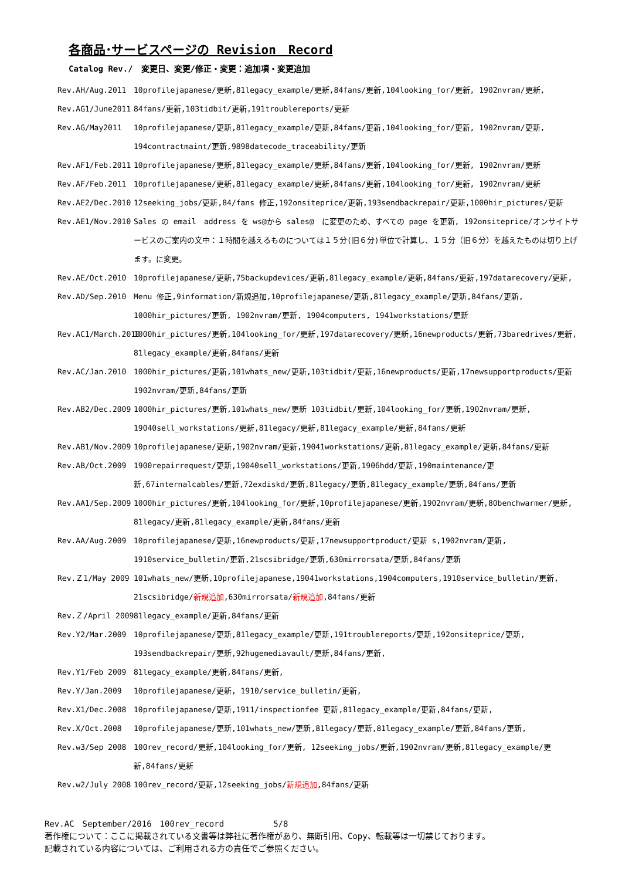各商品･サービスページの Revision　Record
Catalog Rev./　変更日、変更/修正・変更：追加項・変更追加
Rev.AH/Aug.2011 10profilejapanese/更新,81legacy_example/更新,84fans/更新,104looking_for/更新, 1902nvram/更新,
Rev.AG1/June2011 84fans/更新,103tidbit/更新,191troublereports/更新
Rev.AG/May2011 10profilejapanese/更新,81legacy_example/更新,84fans/更新,104looking_for/更新, 1902nvram/更新, 194contractmaint/更新,9898datecode_traceability/更新
Rev.AF1/Feb.2011 10profilejapanese/更新,81legacy_example/更新,84fans/更新,104looking_for/更新, 1902nvram/更新
Rev.AF/Feb.2011 10profilejapanese/更新,81legacy_example/更新,84fans/更新,104looking_for/更新, 1902nvram/更新
Rev.AE2/Dec.2010 12seeking_jobs/更新,84/fans 修正,192onsiteprice/更新,193sendbackrepair/更新,1000hir_pictures/更新
Rev.AE1/Nov.2010 Sales の email　address を ws@から sales@　に変更のため、すべての page を更新, 192onsiteprice/オンサイトサービスのご案内の文中：１時間を越えるものについては１５分(旧６分)単位で計算し、１５分（旧６分）を越えたものは切り上げます。に変更。
Rev.AE/Oct.2010 10profilejapanese/更新,75backupdevices/更新,81legacy_example/更新,84fans/更新,197datarecovery/更新,
Rev.AD/Sep.2010 Menu 修正,9information/新規追加,10profilejapanese/更新,81legacy_example/更新,84fans/更新, 1000hir_pictures/更新, 1902nvram/更新, 1904computers, 1941workstations/更新
Rev.AC1/March.2010 1000hir_pictures/更新,104looking_for/更新,197datarecovery/更新,16newproducts/更新,73baredrives/更新, 81legacy_example/更新,84fans/更新
Rev.AC/Jan.2010 1000hir_pictures/更新,101whats_new/更新,103tidbit/更新,16newproducts/更新,17newsupportproducts/更新 1902nvram/更新,84fans/更新
Rev.AB2/Dec.2009 1000hir_pictures/更新,101whats_new/更新 103tidbit/更新,104looking_for/更新,1902nvram/更新, 19040sell_workstations/更新,81legacy/更新,81legacy_example/更新,84fans/更新
Rev.AB1/Nov.2009 10profilejapanese/更新,1902nvram/更新,19041workstations/更新,81legacy_example/更新,84fans/更新
Rev.AB/Oct.2009 1900repairrequest/更新,19040sell_workstations/更新,1906hdd/更新,190maintenance/更新,67internalcables/更新,72exdiskd/更新,81legacy/更新,81legacy_example/更新,84fans/更新
Rev.AA1/Sep.2009 1000hir_pictures/更新,104looking_for/更新,10profilejapanese/更新,1902nvram/更新,80benchwarmer/更新, 81legacy/更新,81legacy_example/更新,84fans/更新
Rev.AA/Aug.2009 10profilejapanese/更新,16newproducts/更新,17newsupportproduct/更新 s,1902nvram/更新, 1910service_bulletin/更新,21scsibridge/更新,630mirrorsata/更新,84fans/更新
Rev.Ｚ1/May 2009 101whats_new/更新,10profilejapanese,19041workstations,1904computers,1910service_bulletin/更新, 21scsibridge/新規追加,630mirrorsata/新規追加,84fans/更新
Rev.Ｚ/April 2009 81legacy_example/更新,84fans/更新
Rev.Y2/Mar.2009 10profilejapanese/更新,81legacy_example/更新,191troublereports/更新,192onsiteprice/更新, 193sendbackrepair/更新,92hugemediavault/更新,84fans/更新,
Rev.Y1/Feb 2009 81legacy_example/更新,84fans/更新,
Rev.Y/Jan.2009 10profilejapanese/更新, 1910/service_bulletin/更新,
Rev.X1/Dec.2008 10profilejapanese/更新,1911/inspectionfee 更新,81legacy_example/更新,84fans/更新,
Rev.X/Oct.2008 10profilejapanese/更新,101whats_new/更新,81legacy/更新,81legacy_example/更新,84fans/更新,
Rev.w3/Sep 2008 100rev_record/更新,104looking_for/更新, 12seeking_jobs/更新,1902nvram/更新,81legacy_example/更新,84fans/更新
Rev.w2/July 2008 100rev_record/更新,12seeking_jobs/新規追加,84fans/更新
Rev.AC　September/2016　100rev_record　　　　　　5/8
著作権について：ここに掲載されている文書等は弊社に著作権があり、無断引用、Copy、転載等は一切禁じております。
記載されている内容については、ご利用される方の責任でご参照ください。